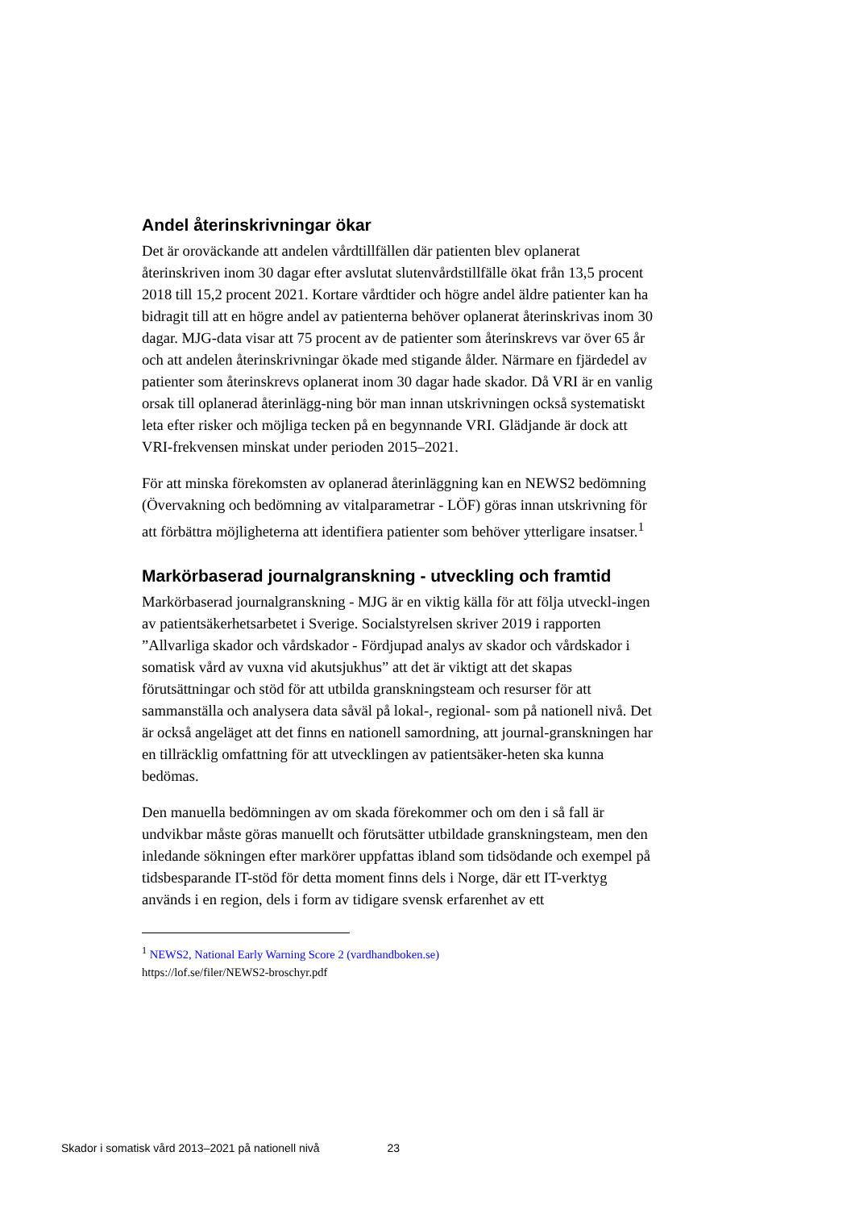Andel återinskrivningar ökar
Det är oroväckande att andelen vårdtillfällen där patienten blev oplanerat återinskriven inom 30 dagar efter avslutat slutenvårdstillfälle ökat från 13,5 procent 2018 till 15,2 procent 2021. Kortare vårdtider och högre andel äldre patienter kan ha bidragit till att en högre andel av patienterna behöver oplanerat återinskrivas inom 30 dagar. MJG-data visar att 75 procent av de patienter som återinskrevs var över 65 år och att andelen återinskrivningar ökade med stigande ålder. Närmare en fjärdedel av patienter som återinskrevs oplanerat inom 30 dagar hade skador. Då VRI är en vanlig orsak till oplanerad återinlägg-ning bör man innan utskrivningen också systematiskt leta efter risker och möjliga tecken på en begynnande VRI. Glädjande är dock att VRI-frekvensen minskat under perioden 2015–2021.
För att minska förekomsten av oplanerad återinläggning kan en NEWS2 bedömning (Övervakning och bedömning av vitalparametrar - LÖF) göras innan utskrivning för att förbättra möjligheterna att identifiera patienter som behöver ytterligare insatser.<sup>1</sup>
Markörbaserad journalgranskning - utveckling och framtid
Markörbaserad journalgranskning - MJG är en viktig källa för att följa utveckl-ingen av patientsäkerhetsarbetet i Sverige. Socialstyrelsen skriver 2019 i rapporten ”Allvarliga skador och vårdskador - Fördjupad analys av skador och vårdskador i somatisk vård av vuxna vid akutsjukhus” att det är viktigt att det skapas förutsättningar och stöd för att utbilda granskningsteam och resurser för att sammanställa och analysera data såväl på lokal-, regional- som på nationell nivå. Det är också angeläget att det finns en nationell samordning, att journal-granskningen har en tillräcklig omfattning för att utvecklingen av patientsäker-heten ska kunna bedömas.
Den manuella bedömningen av om skada förekommer och om den i så fall är undvikbar måste göras manuellt och förutsätter utbildade granskningsteam, men den inledande sökningen efter markörer uppfattas ibland som tidsödande och exempel på tidsbesparande IT-stöd för detta moment finns dels i Norge, där ett IT-verktyg används i en region, dels i form av tidigare svensk erfarenhet av ett
<sup>1</sup> NEWS2, National Early Warning Score 2 (vardhandboken.se)
https://lof.se/filer/NEWS2-broschyr.pdf
Skador i somatisk vård 2013–2021 på nationell nivå 23